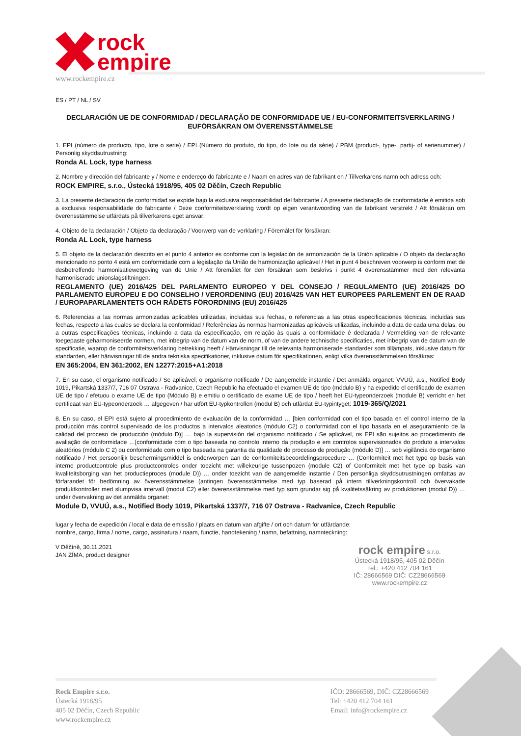rock
empire
www.rockempire.cz
ES / PT / NL / SV
DECLARACIÓN UE DE CONFORMIDAD / DECLARAÇÃO DE CONFORMIDADE UE / EU-CONFORMITEITSVERKLARING / EUFÖRSÄKRAN OM ÖVERENSSTÄMMELSE
1. EPI (número de producto, tipo, lote o serie) / EPI (Número do produto, do tipo, do lote ou da série) / PBM (product-, type-, partij- of serienummer) / Personlig skyddsutrustning:
Ronda AL Lock, type harness
2. Nombre y dirección del fabricante y / Nome e endereço do fabricante e / Naam en adres van de fabrikant en / Tillverkarens namn och adress och:
ROCK EMPIRE, s.r.o., Ústecká 1918/95, 405 02 Děčín, Czech Republic
3. La presente declaración de conformidad se expide bajo la exclusiva responsabilidad del fabricante / A presente declaração de conformidade é emitida sob a exclusiva responsabilidade do fabricante / Deze conformiteitsverklaring wordt op eigen verantwoording van de fabrikant verstrekt / Att försäkran om överensstämmelse utfärdats på tillverkarens eget ansvar:
4. Objeto de la declaración / Objeto da declaração / Voorwerp van de verklaring / Föremålet för försäkran:
Ronda AL Lock, type harness
5. El objeto de la declaración descrito en el punto 4 anterior es conforme con la legislación de armonización de la Unión aplicable / O objeto da declaração mencionado no ponto 4 está em conformidade com a legislação da União de harmonização aplicável / Het in punt 4 beschreven voorwerp is conform met de desbetreffende harmonisatiewetgeving van de Unie / Att föremålet för den försäkran som beskrivs i punkt 4 överensstämmer med den relevanta harmoniserade unionslagstiftningen:
REGLAMENTO (UE) 2016/425 DEL PARLAMENTO EUROPEO Y DEL CONSEJO / REGULAMENTO (UE) 2016/425 DO PARLAMENTO EUROPEU E DO CONSELHO / VERORDENING (EU) 2016/425 VAN HET EUROPEES PARLEMENT EN DE RAAD / EUROPAPARLAMENTETS OCH RÅDETS FÖRORDNING (EU) 2016/425
6. Referencias a las normas armonizadas aplicables utilizadas, incluidas sus fechas, o referencias a las otras especificaciones técnicas, incluidas sus fechas, respecto a las cuales se declara la conformidad / Referências às normas harmonizadas aplicáveis utilizadas, incluindo a data de cada uma delas, ou a outras especificações técnicas, incluindo a data da especificação, em relação às quais a conformidade é declarada / Vermelding van de relevante toegepaste geharmoniseerde normen, met inbegrip van de datum van de norm, of van de andere technische specificaties, met inbegrip van de datum van de specificatie, waarop de conformiteitsverklaring betrekking heeft / Hänvisningar till de relevanta harmoniserade standarder som tillämpats, inklusive datum för standarden, eller hänvisningar till de andra tekniska specifikationer, inklusive datum för specifikationen, enligt vilka överensstämmelsen försäkras:
EN 365:2004, EN 361:2002, EN 12277:2015+A1:2018
7. En su caso, el organismo notificado / Se aplicável, o organismo notificado / De aangemelde instantie / Det anmälda organet: VVUÚ, a.s., Notified Body 1019, Pikartská 1337/7, 716 07 Ostrava - Radvanice, Czech Republic ha efectuado el examen UE de tipo (módulo B) y ha expedido el certificado de examen UE de tipo / efetuou o exame UE de tipo (Módulo B) e emitiu o certificado de exame UE de tipo / heeft het EU-typeonderzoek (module B) verricht en het certificaat van EU-typeonderzoek … afgegeven / har utfört EU-typkontrollen (modul B) och utfärdat EU-typintyget: 1019-365/Q/2021
8. En su caso, el EPI está sujeto al procedimiento de evaluación de la conformidad … [bien conformidad con el tipo basada en el control interno de la producción más control supervisado de los productos a intervalos aleatorios (módulo C2) o conformidad con el tipo basada en el aseguramiento de la calidad del proceso de producción (módulo D)] … bajo la supervisión del organismo notificado / Se aplicável, os EPI são sujeitos ao procedimento de avaliação de conformidade …[conformidade com o tipo baseada no controlo interno da produção e em controlos supervisionados do produto a intervalos aleatórios (módulo C 2) ou conformidade com o tipo baseada na garantia da qualidade do processo de produção (módulo D)] … sob vigilância do organismo notificado / Het persoonlijk beschermingsmiddel is onderworpen aan de conformiteitsbeoordelingsprocedure … (Conformiteit met het type op basis van interne productcontrole plus productcontroles onder toezicht met willekeurige tussenpozen (module C2) of Conformiteit met het type op basis van kwaliteitsborging van het productieproces (module D)) … onder toezicht van de aangemelde instantie / Den personliga skyddsutrustningen omfattas av förfarandet för bedömning av överensstämmelse (antingen överensstämmelse med typ baserad på intern tillverkningskontroll och övervakade produktkontroller med slumpvisa intervall (modul C2) eller överensstämmelse med typ som grundar sig på kvalitetssäkring av produktionen (modul D)) … under övervakning av det anmälda organet:
Module D, VVUÚ, a.s., Notified Body 1019, Pikartská 1337/7, 716 07 Ostrava - Radvanice, Czech Republic
lugar y fecha de expedición / local e data de emissão / plaats en datum van afgifte / ort och datum för utfärdande:
nombre, cargo, firma / nome, cargo, assinatura / naam, functie, handtekening / namn, befattning, namnteckning:
V Děčíně, 30.11.2021
JAN ZÍMA, product designer
rock empire s.r.o.
Ústecká 1918/95, 405 02 Děčín
Tel.: +420 412 704 161
IČ: 28666569 DIČ: CZ28666569
www.rockempire.cz
Rock Empire s.r.o.
Ústecká 1918/95
405 02 Děčín, Czech Republic
www.rockempire.cz
IČO: 28666569, DIČ: CZ28666569
Tel: +420 412 704 161
Email: info@rockempire.cz